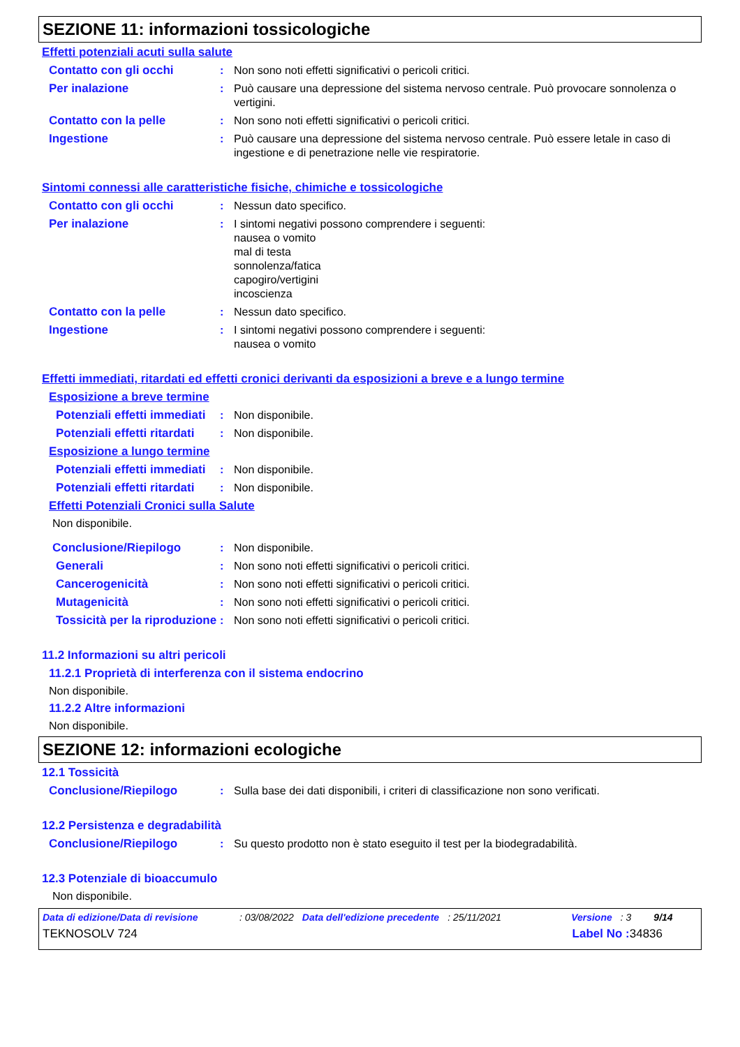SEZIONE 11: informazioni tossicologiche
Effetti potenziali acuti sulla salute
Contatto con gli occhi : Non sono noti effetti significativi o pericoli critici.
Per inalazione : Può causare una depressione del sistema nervoso centrale. Può provocare sonnolenza o vertigini.
Contatto con la pelle : Non sono noti effetti significativi o pericoli critici.
Ingestione : Può causare una depressione del sistema nervoso centrale. Può essere letale in caso di ingestione e di penetrazione nelle vie respiratorie.
Sintomi connessi alle caratteristiche fisiche, chimiche e tossicologiche
Contatto con gli occhi : Nessun dato specifico.
Per inalazione : I sintomi negativi possono comprendere i seguenti:
nausea o vomito
mal di testa
sonnolenza/fatica
capogiro/vertigini
incoscienza
Contatto con la pelle : Nessun dato specifico.
Ingestione : I sintomi negativi possono comprendere i seguenti:
nausea o vomito
Effetti immediati, ritardati ed effetti cronici derivanti da esposizioni a breve e a lungo termine
Esposizione a breve termine
Potenziali effetti immediati
: Non disponibile.
Potenziali effetti ritardati
: Non disponibile.
Esposizione a lungo termine
Potenziali effetti immediati
: Non disponibile.
Potenziali effetti ritardati
: Non disponibile.
Effetti Potenziali Cronici sulla Salute
Non disponibile.
Conclusione/Riepilogo : Non disponibile.
Generali : Non sono noti effetti significativi o pericoli critici.
Cancerogenicità : Non sono noti effetti significativi o pericoli critici.
Mutagenicità : Non sono noti effetti significativi o pericoli critici.
Tossicità per la riproduzione
: Non sono noti effetti significativi o pericoli critici.
11.2 Informazioni su altri pericoli
11.2.1 Proprietà di interferenza con il sistema endocrino
Non disponibile.
11.2.2 Altre informazioni
Non disponibile.
SEZIONE 12: informazioni ecologiche
12.1 Tossicità
Conclusione/Riepilogo : Sulla base dei dati disponibili, i criteri di classificazione non sono verificati.
12.2 Persistenza e degradabilità
Conclusione/Riepilogo : Su questo prodotto non è stato eseguito il test per la biodegradabilità.
12.3 Potenziale di bioaccumulo
Non disponibile.
Data di edizione/Data di revisione: 03/08/2022 Data dell'edizione precedente: 25/11/2021 Versione: 3 9/14
TEKNOSOLV 724 Label No : 34836